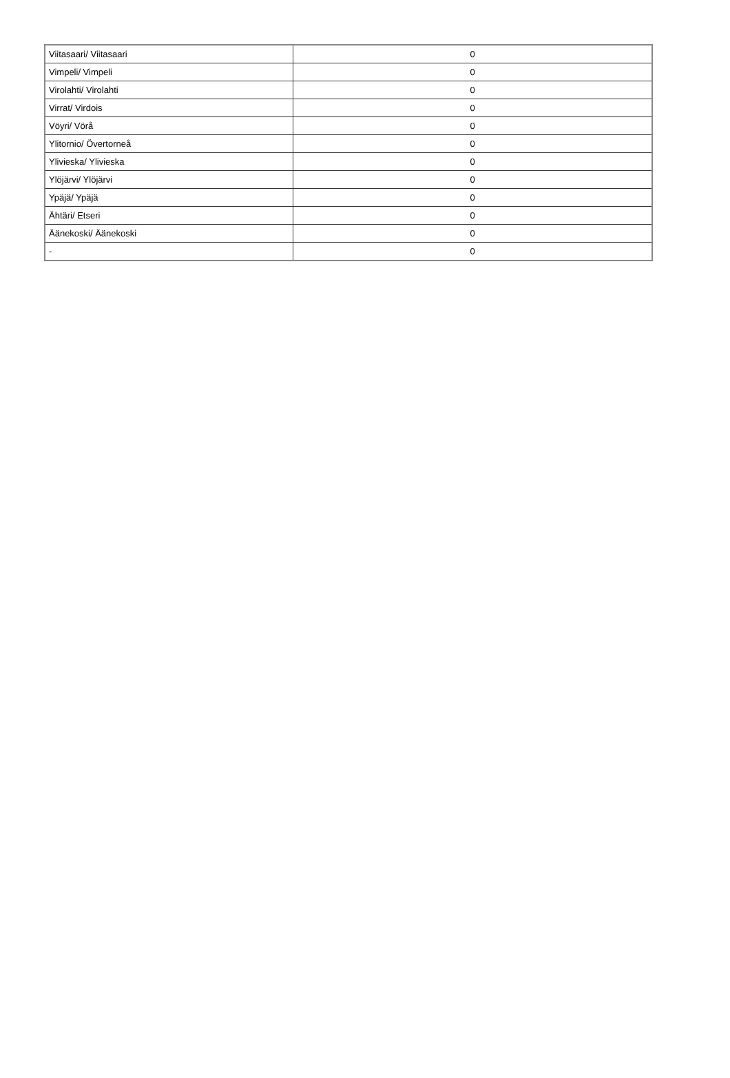| Viitasaari/ Viitasaari | 0 |
| Vimpeli/ Vimpeli | 0 |
| Virolahti/ Virolahti | 0 |
| Virrat/ Virdois | 0 |
| Vöyri/ Vörå | 0 |
| Ylitornio/ Övertorneå | 0 |
| Ylivieska/ Ylivieska | 0 |
| Ylöjärvi/ Ylöjärvi | 0 |
| Ypäjä/ Ypäjä | 0 |
| Ähtäri/ Etseri | 0 |
| Äänekoski/ Äänekoski | 0 |
| - | 0 |